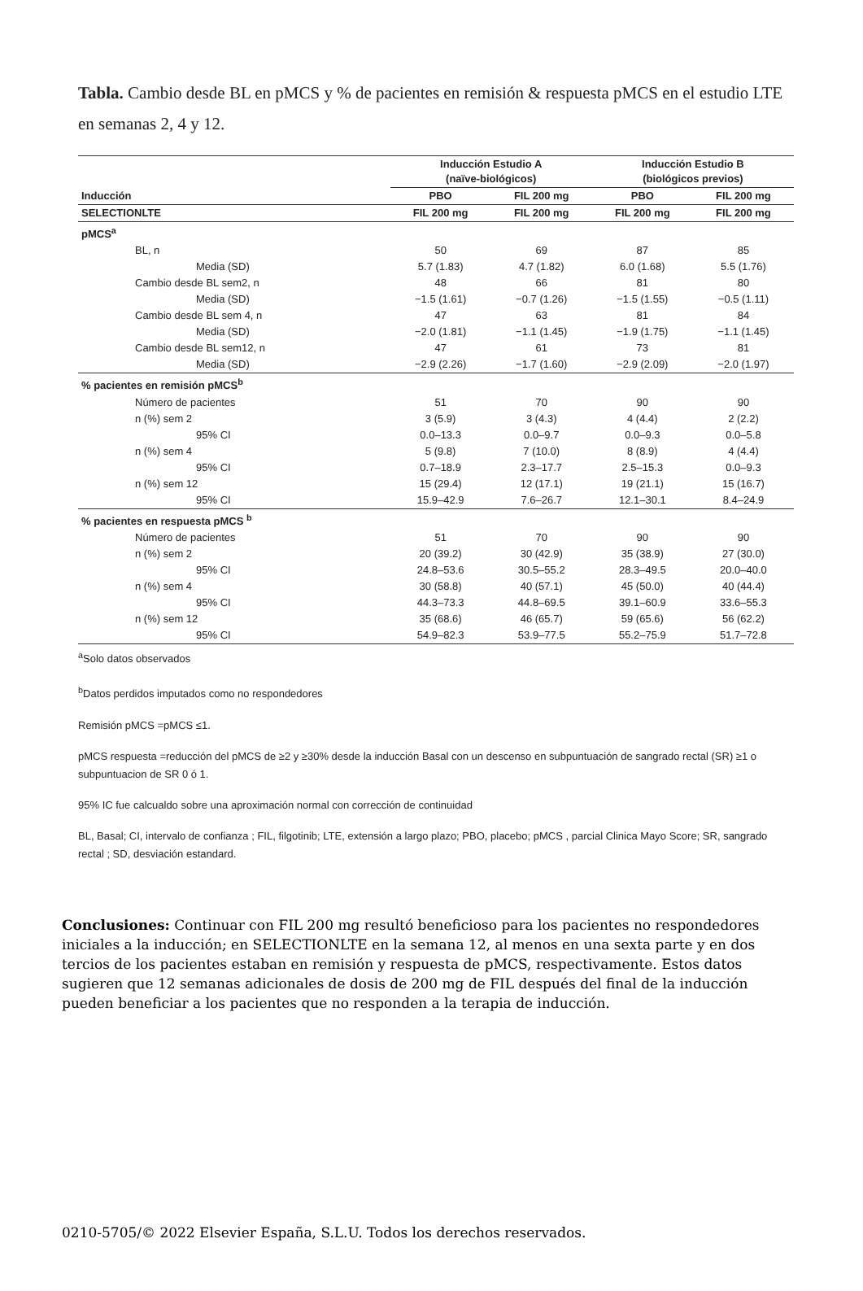Tabla. Cambio desde BL en pMCS y % de pacientes en remisión & respuesta pMCS en el estudio LTE en semanas 2, 4 y 12.
| | Inducción Estudio A (naïve-biológicos) | | Inducción Estudio B (biológicos previos) | |
| --- | --- | --- | --- | --- |
| Inducción | PBO | FIL 200 mg | PBO | FIL 200 mg |
| SELECTIONLTE | FIL 200 mg | FIL 200 mg | FIL 200 mg | FIL 200 mg |
| pMCS<sup>a</sup> | | | | |
| BL, n | 50 | 69 | 87 | 85 |
| Media (SD) | 5.7 (1.83) | 4.7 (1.82) | 6.0 (1.68) | 5.5 (1.76) |
| Cambio desde BL sem2, n | 48 | 66 | 81 | 80 |
| Media (SD) | −1.5 (1.61) | −0.7 (1.26) | −1.5 (1.55) | −0.5 (1.11) |
| Cambio desde BL sem 4, n | 47 | 63 | 81 | 84 |
| Media (SD) | −2.0 (1.81) | −1.1 (1.45) | −1.9 (1.75) | −1.1 (1.45) |
| Cambio desde BL sem12, n | 47 | 61 | 73 | 81 |
| Media (SD) | −2.9 (2.26) | −1.7 (1.60) | −2.9 (2.09) | −2.0 (1.97) |
| % pacientes en remisión pMCS<sup>b</sup> | | | | |
| Número de pacientes | 51 | 70 | 90 | 90 |
| n (%) sem 2 | 3 (5.9) | 3 (4.3) | 4 (4.4) | 2 (2.2) |
| 95% CI | 0.0–13.3 | 0.0–9.7 | 0.0–9.3 | 0.0–5.8 |
| n (%) sem 4 | 5 (9.8) | 7 (10.0) | 8 (8.9) | 4 (4.4) |
| 95% CI | 0.7–18.9 | 2.3–17.7 | 2.5–15.3 | 0.0–9.3 |
| n (%) sem 12 | 15 (29.4) | 12 (17.1) | 19 (21.1) | 15 (16.7) |
| 95% CI | 15.9–42.9 | 7.6–26.7 | 12.1–30.1 | 8.4–24.9 |
| % pacientes en respuesta pMCS <sup>b</sup> | | | | |
| Número de pacientes | 51 | 70 | 90 | 90 |
| n (%) sem 2 | 20 (39.2) | 30 (42.9) | 35 (38.9) | 27 (30.0) |
| 95% CI | 24.8–53.6 | 30.5–55.2 | 28.3–49.5 | 20.0–40.0 |
| n (%) sem 4 | 30 (58.8) | 40 (57.1) | 45 (50.0) | 40 (44.4) |
| 95% CI | 44.3–73.3 | 44.8–69.5 | 39.1–60.9 | 33.6–55.3 |
| n (%) sem 12 | 35 (68.6) | 46 (65.7) | 59 (65.6) | 56 (62.2) |
| 95% CI | 54.9–82.3 | 53.9–77.5 | 55.2–75.9 | 51.7–72.8 |
<sup>a</sup> Solo datos observados
<sup>b</sup> Datos perdidos imputados como no respondedores
Remisión pMCS =pMCS ≤1.
pMCS respuesta =reducción del pMCS de ≥2 y ≥30% desde la inducción Basal con un descenso en subpuntuación de sangrado rectal (SR) ≥1 o subpuntuacion de SR 0 ó 1.
95% IC fue calcualdo sobre una aproximación normal con corrección de continuidad
BL, Basal; CI, intervalo de confianza ; FIL, filgotinib; LTE, extensión a largo plazo; PBO, placebo; pMCS , parcial Clinica Mayo Score; SR, sangrado rectal ; SD, desviación estandard.
Conclusiones: Continuar con FIL 200 mg resultó beneficioso para los pacientes no respondedores iniciales a la inducción; en SELECTIONLTE en la semana 12, al menos en una sexta parte y en dos tercios de los pacientes estaban en remisión y respuesta de pMCS, respectivamente. Estos datos sugieren que 12 semanas adicionales de dosis de 200 mg de FIL después del final de la inducción pueden beneficiar a los pacientes que no responden a la terapia de inducción.
0210-5705/© 2022 Elsevier España, S.L.U. Todos los derechos reservados.